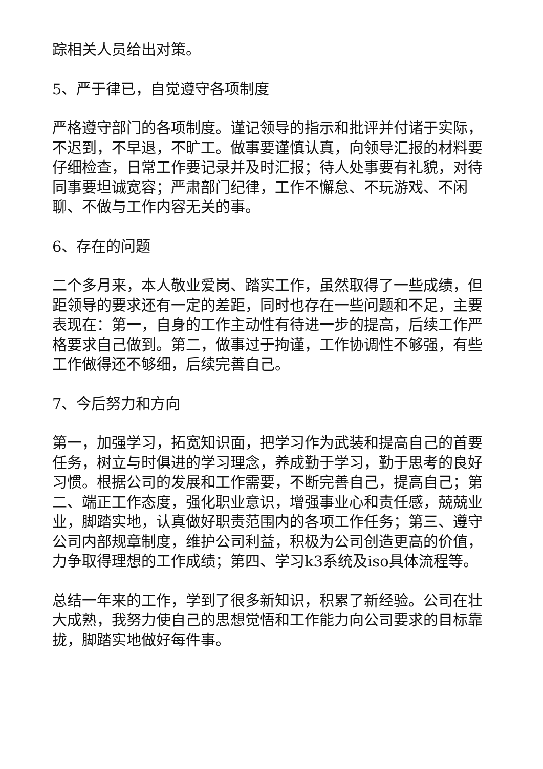踪相关人员给出对策。
5、严于律已，自觉遵守各项制度
严格遵守部门的各项制度。谨记领导的指示和批评并付诸于实际，不迟到，不早退，不旷工。做事要谨慎认真，向领导汇报的材料要仔细检查，日常工作要记录并及时汇报；待人处事要有礼貌，对待同事要坦诚宽容；严肃部门纪律，工作不懈怠、不玩游戏、不闲聊、不做与工作内容无关的事。
6、存在的问题
二个多月来，本人敬业爱岗、踏实工作，虽然取得了一些成绩，但距领导的要求还有一定的差距，同时也存在一些问题和不足，主要表现在：第一，自身的工作主动性有待进一步的提高，后续工作严格要求自己做到。第二，做事过于拘谨，工作协调性不够强，有些工作做得还不够细，后续完善自己。
7、今后努力和方向
第一，加强学习，拓宽知识面，把学习作为武装和提高自己的首要任务，树立与时俱进的学习理念，养成勤于学习，勤于思考的良好习惯。根据公司的发展和工作需要，不断完善自己，提高自己；第二、端正工作态度，强化职业意识，增强事业心和责任感，兢兢业业，脚踏实地，认真做好职责范围内的各项工作任务；第三、遵守公司内部规章制度，维护公司利益，积极为公司创造更高的价值，力争取得理想的工作成绩；第四、学习k3系统及iso具体流程等。
总结一年来的工作，学到了很多新知识，积累了新经验。公司在壮大成熟，我努力使自己的思想觉悟和工作能力向公司要求的目标靠拢，脚踏实地做好每件事。